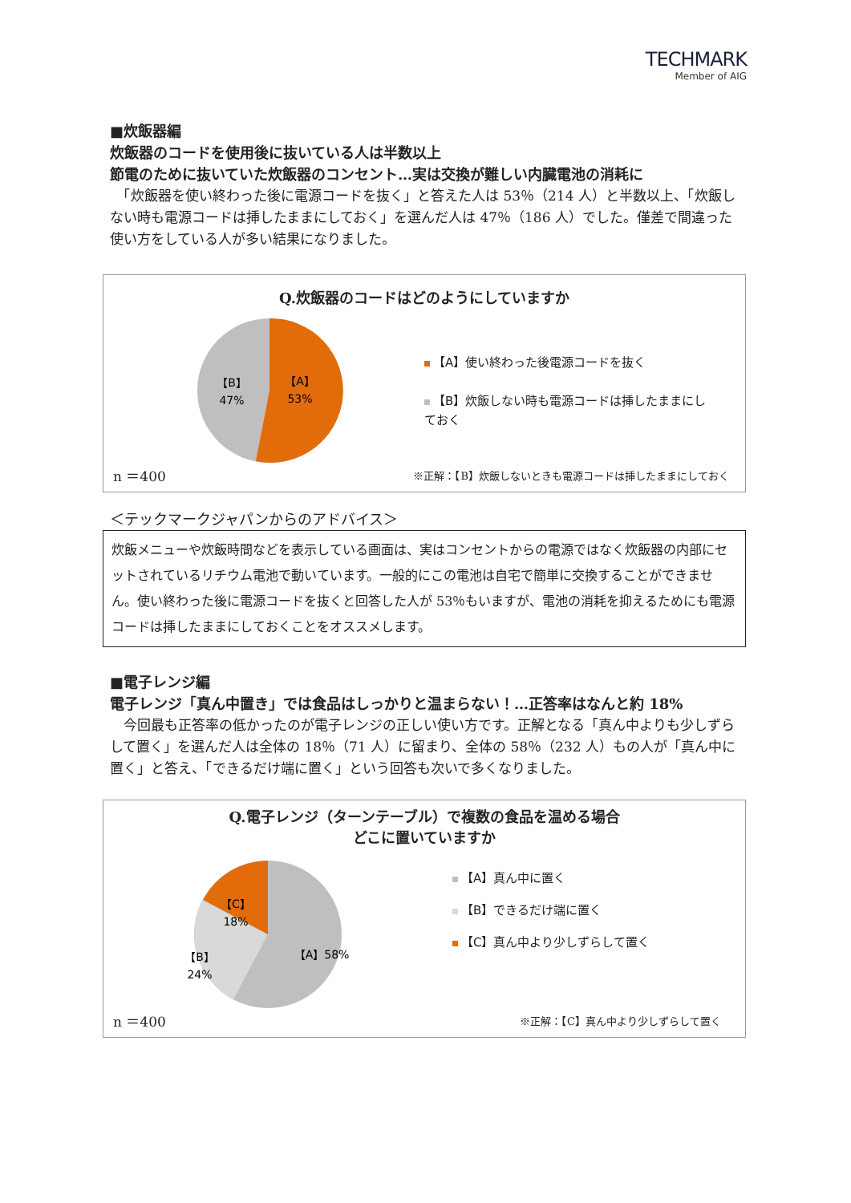TECHMARK
Member of AIG
■炊飯器編
炊飯器のコードを使用後に抜いている人は半数以上
節電のために抜いていた炊飯器のコンセント…実は交換が難しい内臓電池の消耗に
　「炊飯器を使い終わった後に電源コードを抜く」と答えた人は 53％（214 人）と半数以上、「炊飯しない時も電源コードは挿したままにしておく」を選んだ人は 47％（186 人）でした。僅差で間違った使い方をしている人が多い結果になりました。
Q.炊飯器のコードはどのようにしていますか
【A】
53%
【B】
47%
【A】使い終わった後電源コードを抜く
【B】炊飯しない時も電源コードは挿したままにしておく
n ＝400 ※正解：【B】炊飯しないときも電源コードは挿したままにしておく
＜テックマークジャパンからのアドバイス＞
炊飯メニューや炊飯時間などを表示している画面は、実はコンセントからの電源ではなく炊飯器の内部にセットされているリチウム電池で動いています。一般的にこの電池は自宅で簡単に交換することができません。使い終わった後に電源コードを抜くと回答した人が 53％もいますが、電池の消耗を抑えるためにも電源コードは挿したままにしておくことをオススメします。
■電子レンジ編
電子レンジ「真ん中置き」では食品はしっかりと温まらない！…正答率はなんと約 18%
　今回最も正答率の低かったのが電子レンジの正しい使い方です。正解となる「真ん中よりも少しずらして置く」を選んだ人は全体の 18％（71 人）に留まり、全体の 58％（232 人）もの人が「真ん中に置く」と答え、「できるだけ端に置く」という回答も次いで多くなりました。
Q.電子レンジ（ターンテーブル）で複数の食品を温める場合
どこに置いていますか
【C】
18%
【B】
24%
【A】58%
【A】真ん中に置く
【B】できるだけ端に置く
【C】真ん中より少しずらして置く
n ＝400 ※正解：【C】真ん中より少しずらして置く